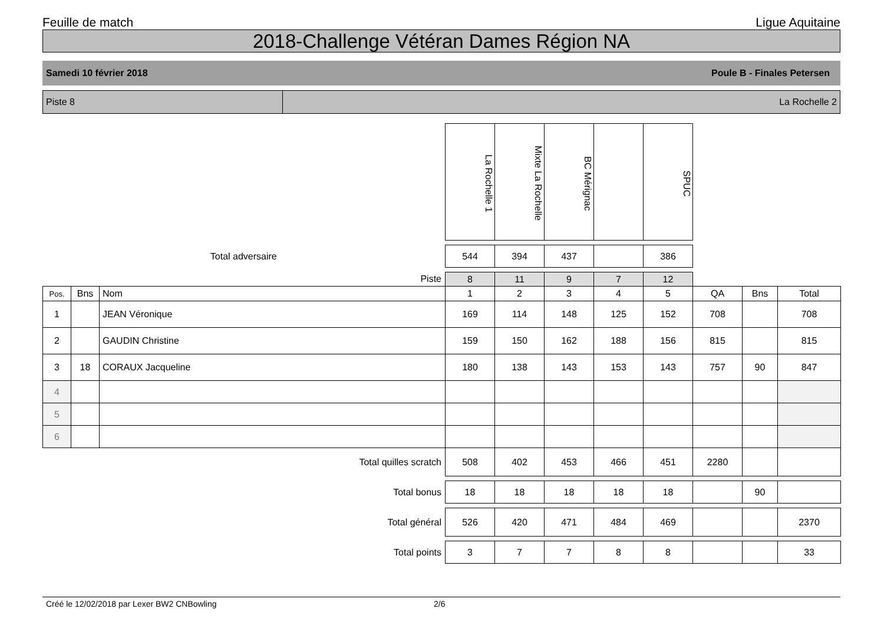Feuille de match Ligue Aquitaine
2018-Challenge Vétéran Dames Région NA
Samedi 10 février 2018 Poule B - Finales Petersen
Piste 8 La Rochelle 2
| | | | La Rochelle 1 | Mixte La Rochelle | BC Mérignac | | SPUC | | | |
| Total adversaire | | | 544 | 394 | 437 | | 386 | | | |
| Piste | | | 8 | 11 | 9 | 7 | 12 | | | |
| Pos. | Bns | Nom | 1 | 2 | 3 | 4 | 5 | QA | Bns | Total |
| 1 | | JEAN Véronique | 169 | 114 | 148 | 125 | 152 | 708 | | 708 |
| 2 | | GAUDIN Christine | 159 | 150 | 162 | 188 | 156 | 815 | | 815 |
| 3 | 18 | CORAUX Jacqueline | 180 | 138 | 143 | 153 | 143 | 757 | 90 | 847 |
| 4 | | | | | | | | | | |
| 5 | | | | | | | | | | |
| 6 | | | | | | | | | | |
| Total quilles scratch | | | 508 | 402 | 453 | 466 | 451 | 2280 | | |
| Total bonus | | | 18 | 18 | 18 | 18 | 18 | | 90 | |
| Total général | | | 526 | 420 | 471 | 484 | 469 | | | 2370 |
| Total points | | | 3 | 7 | 7 | 8 | 8 | | | 33 |
Créé le 12/02/2018 par Lexer BW2 CNBowling 2/6